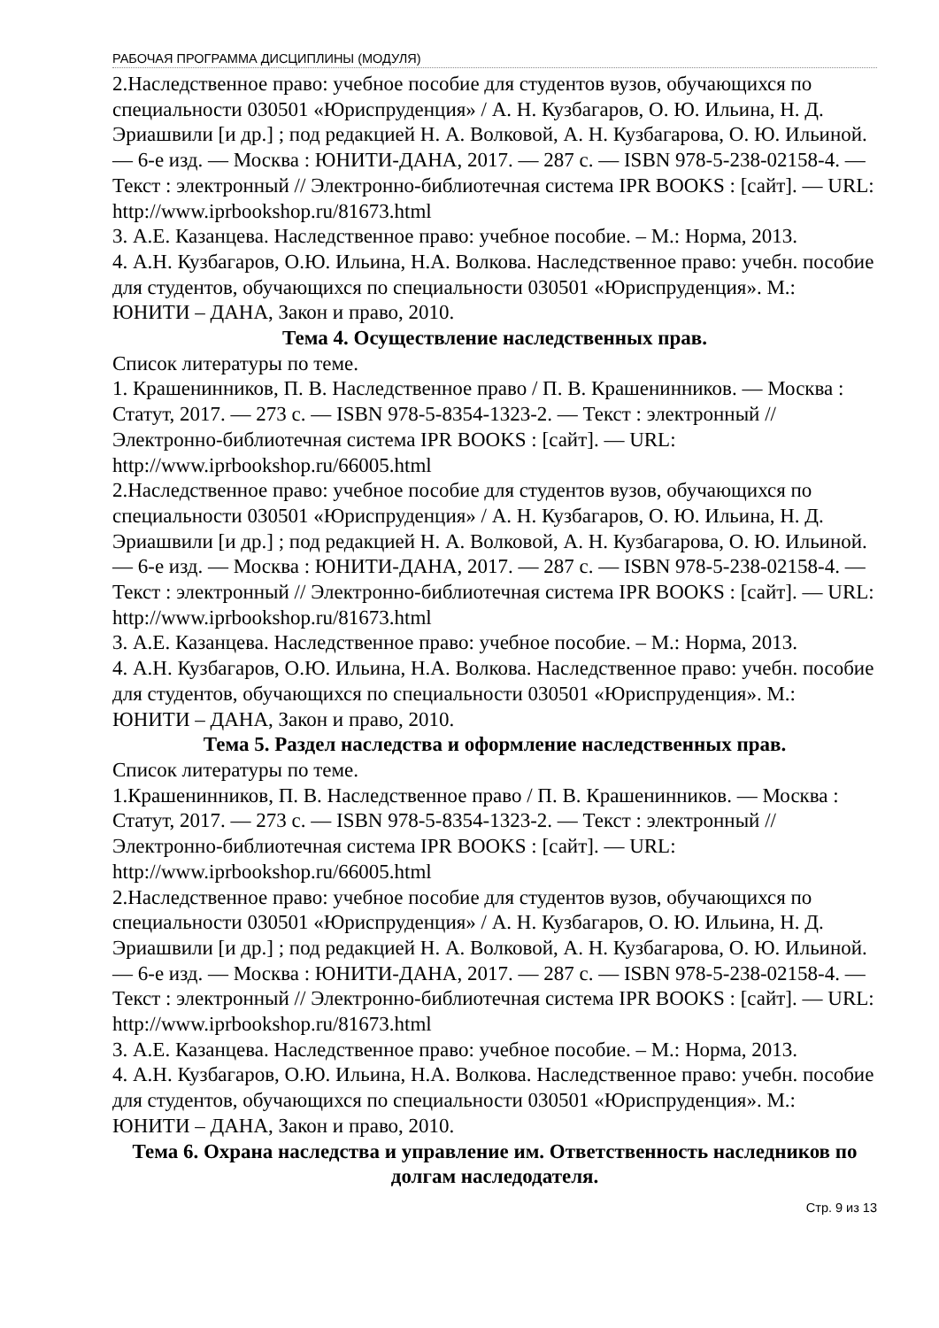РАБОЧАЯ ПРОГРАММА ДИСЦИПЛИНЫ (МОДУЛЯ)
2.Наследственное право: учебное пособие для студентов вузов, обучающихся по специальности 030501 «Юриспруденция» / А. Н. Кузбагаров, О. Ю. Ильина, Н. Д. Эриашвили [и др.] ; под редакцией Н. А. Волковой, А. Н. Кузбагарова, О. Ю. Ильиной. — 6-е изд. — Москва : ЮНИТИ-ДАНА, 2017. — 287 c. — ISBN 978-5-238-02158-4. — Текст : электронный // Электронно-библиотечная система IPR BOOKS : [сайт]. — URL: http://www.iprbookshop.ru/81673.html
3. А.Е. Казанцева. Наследственное право: учебное пособие. – М.: Норма, 2013.
4. А.Н. Кузбагаров, О.Ю. Ильина, Н.А. Волкова. Наследственное право: учебн. пособие для студентов, обучающихся по специальности 030501 «Юриспруденция». М.: ЮНИТИ – ДАНА, Закон и право, 2010.
Тема 4. Осуществление наследственных прав.
Список литературы по теме.
1. Крашенинников, П. В. Наследственное право / П. В. Крашенинников. — Москва : Статут, 2017. — 273 c. — ISBN 978-5-8354-1323-2. — Текст : электронный // Электронно-библиотечная система IPR BOOKS : [сайт]. — URL: http://www.iprbookshop.ru/66005.html
2.Наследственное право: учебное пособие для студентов вузов, обучающихся по специальности 030501 «Юриспруденция» / А. Н. Кузбагаров, О. Ю. Ильина, Н. Д. Эриашвили [и др.] ; под редакцией Н. А. Волковой, А. Н. Кузбагарова, О. Ю. Ильиной. — 6-е изд. — Москва : ЮНИТИ-ДАНА, 2017. — 287 c. — ISBN 978-5-238-02158-4. — Текст : электронный // Электронно-библиотечная система IPR BOOKS : [сайт]. — URL: http://www.iprbookshop.ru/81673.html
3. А.Е. Казанцева. Наследственное право: учебное пособие. – М.: Норма, 2013.
4. А.Н. Кузбагаров, О.Ю. Ильина, Н.А. Волкова. Наследственное право: учебн. пособие для студентов, обучающихся по специальности 030501 «Юриспруденция». М.: ЮНИТИ – ДАНА, Закон и право, 2010.
Тема 5. Раздел наследства и оформление наследственных прав.
Список литературы по теме.
1.Крашенинников, П. В. Наследственное право / П. В. Крашенинников. — Москва : Статут, 2017. — 273 c. — ISBN 978-5-8354-1323-2. — Текст : электронный // Электронно-библиотечная система IPR BOOKS : [сайт]. — URL: http://www.iprbookshop.ru/66005.html
2.Наследственное право: учебное пособие для студентов вузов, обучающихся по специальности 030501 «Юриспруденция» / А. Н. Кузбагаров, О. Ю. Ильина, Н. Д. Эриашвили [и др.] ; под редакцией Н. А. Волковой, А. Н. Кузбагарова, О. Ю. Ильиной. — 6-е изд. — Москва : ЮНИТИ-ДАНА, 2017. — 287 c. — ISBN 978-5-238-02158-4. — Текст : электронный // Электронно-библиотечная система IPR BOOKS : [сайт]. — URL: http://www.iprbookshop.ru/81673.html
3. А.Е. Казанцева. Наследственное право: учебное пособие. – М.: Норма, 2013.
4. А.Н. Кузбагаров, О.Ю. Ильина, Н.А. Волкова. Наследственное право: учебн. пособие для студентов, обучающихся по специальности 030501 «Юриспруденция». М.: ЮНИТИ – ДАНА, Закон и право, 2010.
Тема 6. Охрана наследства и управление им. Ответственность наследников по долгам наследодателя.
Стр. 9 из 13